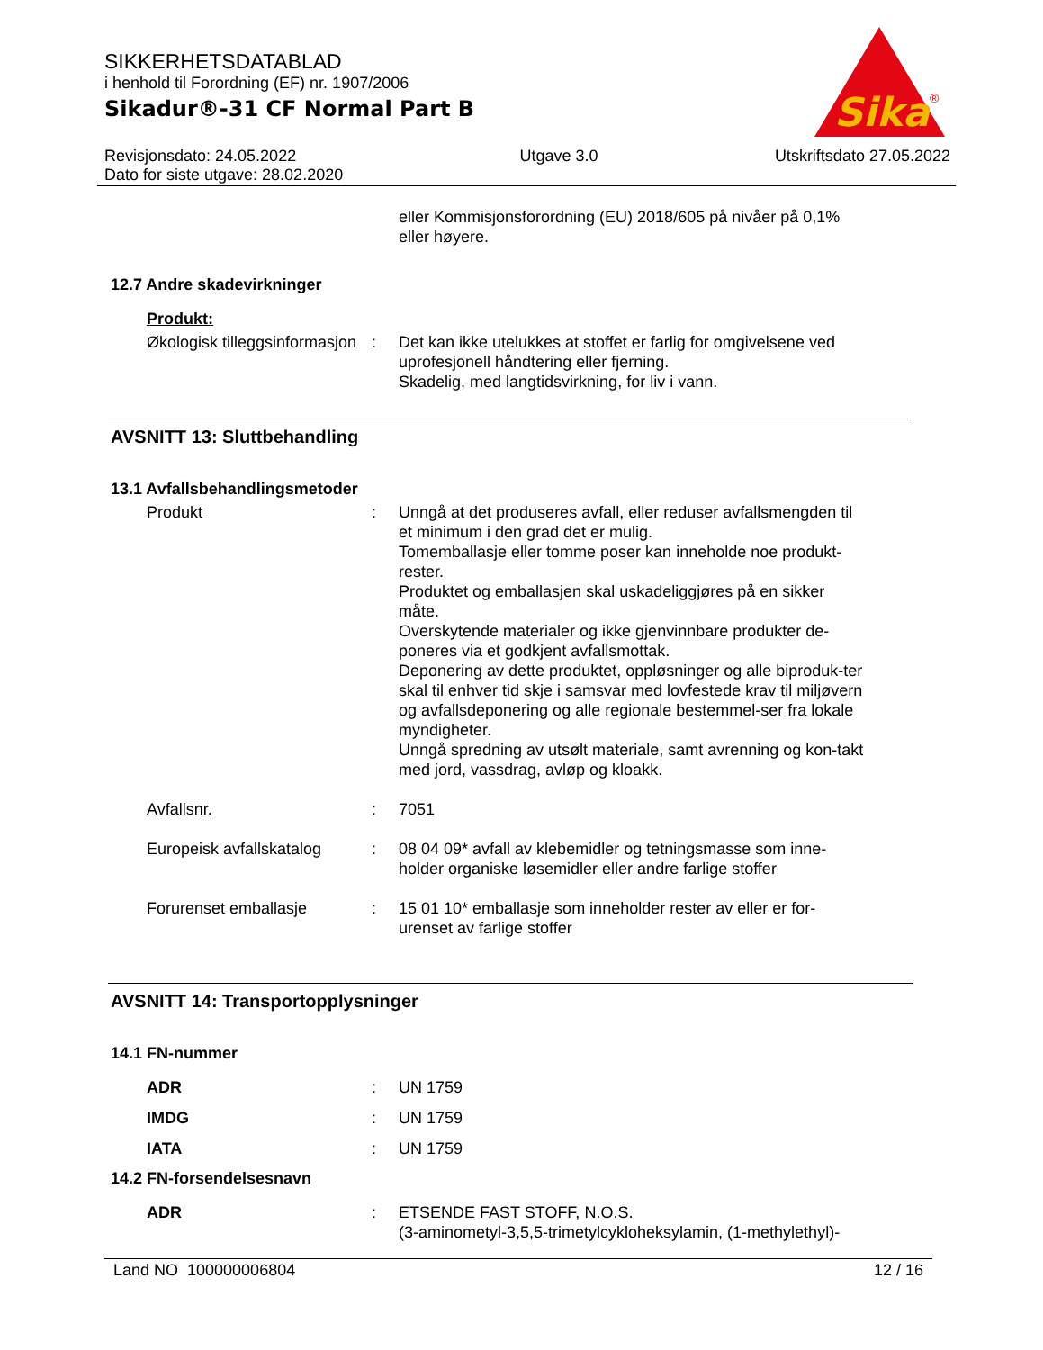SIKKERHETSDATABLAD
i henhold til Forordning (EF) nr. 1907/2006
Sikadur®-31 CF Normal Part B
Revisjonsdato: 24.05.2022
Dato for siste utgave: 28.02.2020
Utgave 3.0 Utskriftsdato 27.05.2022
Sika
®
eller Kommisjonsforordning (EU) 2018/605 på nivåer på 0,1% eller høyere.
12.7 Andre skadevirkninger
Produkt:
Økologisk tilleggsinformasjon
: Det kan ikke utelukkes at stoffet er farlig for omgivelsene ved uprofesjonell håndtering eller fjerning.
Skadelig, med langtidsvirkning, for liv i vann.
AVSNITT 13: Sluttbehandling
13.1 Avfallsbehandlingsmetoder
Produkt : Unngå at det produseres avfall, eller reduser avfallsmengden til et minimum i den grad det er mulig.
Tomemballasje eller tomme poser kan inneholde noe produkt-rester.
Produktet og emballasjen skal uskadeliggjøres på en sikker måte.
Overskytende materialer og ikke gjenvinnbare produkter de-poneres via et godkjent avfallsmottak.
Deponering av dette produktet, oppløsninger og alle biproduk-ter skal til enhver tid skje i samsvar med lovfestede krav til miljøvern og avfallsdeponering og alle regionale bestemmel-ser fra lokale myndigheter.
Unngå spredning av utsølt materiale, samt avrenning og kon-takt med jord, vassdrag, avløp og kloakk.
Avfallsnr. : 7051
Europeisk avfallskatalog
: 08 04 09* avfall av klebemidler og tetningsmasse som inne-holder organiske løsemidler eller andre farlige stoffer
Forurenset emballasje : 15 01 10* emballasje som inneholder rester av eller er for-urenset av farlige stoffer
AVSNITT 14: Transportopplysninger
14.1 FN-nummer
ADR : UN 1759
IMDG : UN 1759
IATA : UN 1759
14.2 FN-forsendelsesnavn
ADR : ETSENDE FAST STOFF, N.O.S.
(3-aminometyl-3,5,5-trimetylcykloheksylamin, (1-methylethyl)-
Land NO 100000006804 12 / 16